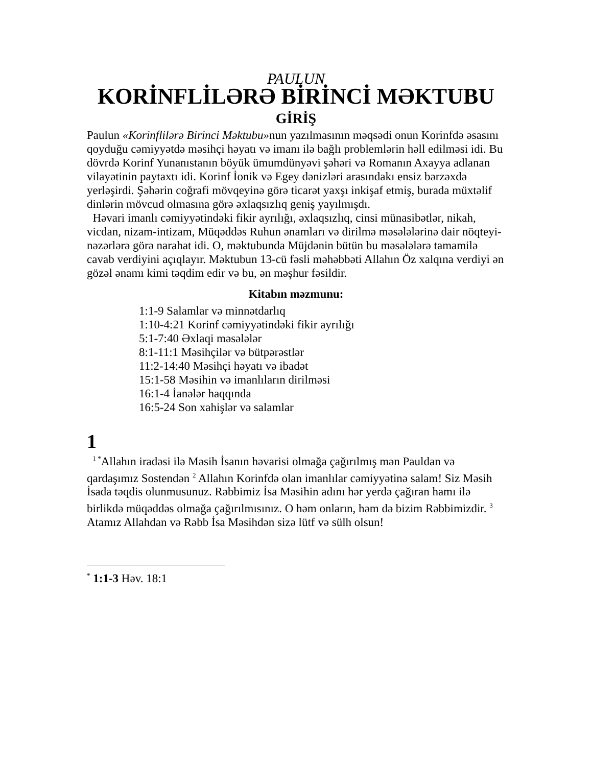PAULUN
KORİNFLİLƏRƏ BİRİNCİ MƏKTUBU
GİRİŞ
Paulun «Korinflilərə Birinci Məktubu»nun yazılmasının məqsədi onun Korinfdə əsasını qoyduğu cəmiyyətdə məsihçi həyatı və imanı ilə bağlı problemlərin həll edilməsi idi. Bu dövrdə Korinf Yunanıstanın böyük ümumdünyəvi şəhəri və Romanın Axayya adlanan vilayətinin paytaxtı idi. Korinf İonik və Egey dənizləri arasındakı ensiz bərzəxdə yerləşirdi. Şəhərin coğrafi mövqeyinə görə ticarət yaxşı inkişaf etmiş, burada müxtəlif dinlərin mövcud olmasına görə əxlaqsızlıq geniş yayılmışdı.
Həvari imanlı cəmiyyətindəki fikir ayrılığı, əxlaqsızlıq, cinsi münasibətlər, nikah, vicdan, nizam-intizam, Müqəddəs Ruhun ənamları və dirilmə məsələlərinə dair nöqteyi-nəzərlərə görə narahat idi. O, məktubunda Müjdənin bütün bu məsələlərə tamamilə cavab verdiyini açıqlayır. Məktubun 13-cü fəsli məhəbbəti Allahın Öz xalqına verdiyi ən gözəl ənamı kimi təqdim edir və bu, ən məşhur fəsildir.
Kitabın məzmunu:
1:1-9 Salamlar və minnətdarlıq
1:10-4:21 Korinf cəmiyyətindəki fikir ayrılığı
5:1-7:40 Əxlaqi məsələlər
8:1-11:1 Məsihçilər və bütpərəstlər
11:2-14:40 Məsihçi həyatı və ibadət
15:1-58 Məsihin və imanlıların dirilməsi
16:1-4 İanələr haqqında
16:5-24 Son xahişlər və salamlar
1
<sup>1 *</sup>Allahın iradəsi ilə Məsih İsanın həvarisi olmağa çağırılmış mən Pauldan və qardaşımız Sostendən <sup>2</sup> Allahın Korinfdə olan imanlılar cəmiyyətinə salam! Siz Məsih İsada təqdis olunmusunuz. Rəbbimiz İsa Məsihin adını hər yerdə çağıran hamı ilə birlikdə müqəddəs olmağa çağırılmısınız. O həm onların, həm də bizim Rəbbimizdir. <sup>3</sup> Atamız Allahdan və Rəbb İsa Məsihdən sizə lütf və sülh olsun!
<sup>*</sup> 1:1-3 Həv. 18:1